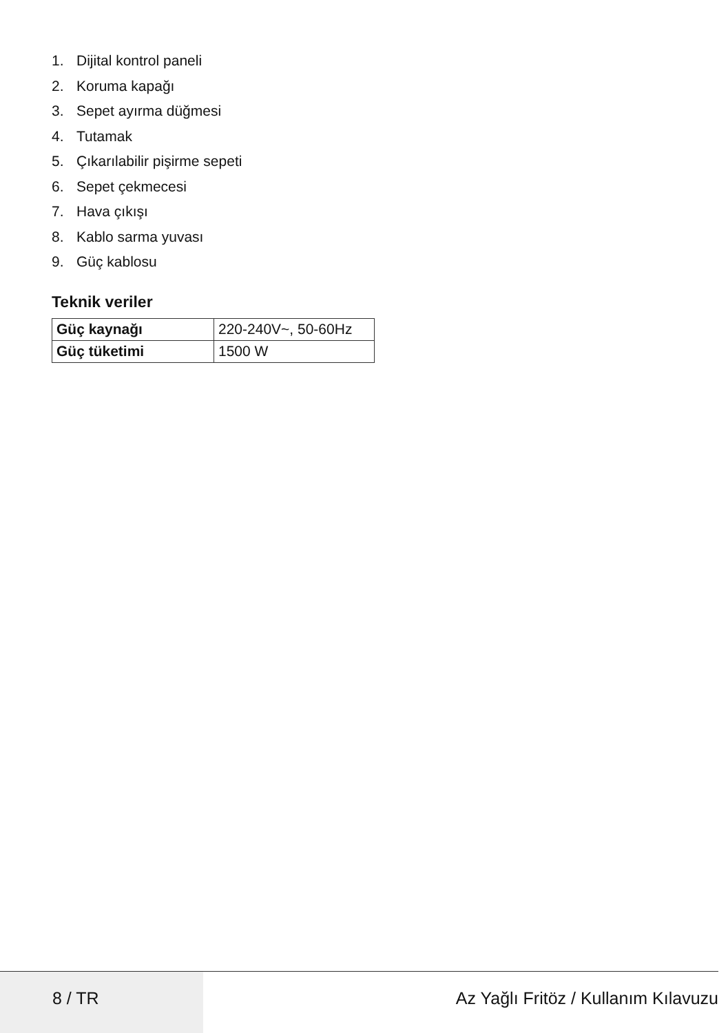1. Dijital kontrol paneli
2. Koruma kapağı
3. Sepet ayırma düğmesi
4. Tutamak
5. Çıkarılabilir pişirme sepeti
6. Sepet çekmecesi
7. Hava çıkışı
8. Kablo sarma yuvası
9. Güç kablosu
Teknik veriler
| Güç kaynağı | 220-240V~, 50-60Hz |
| Güç tüketimi | 1500 W |
8 / TR Az Yağlı Fritöz / Kullanım Kılavuzu